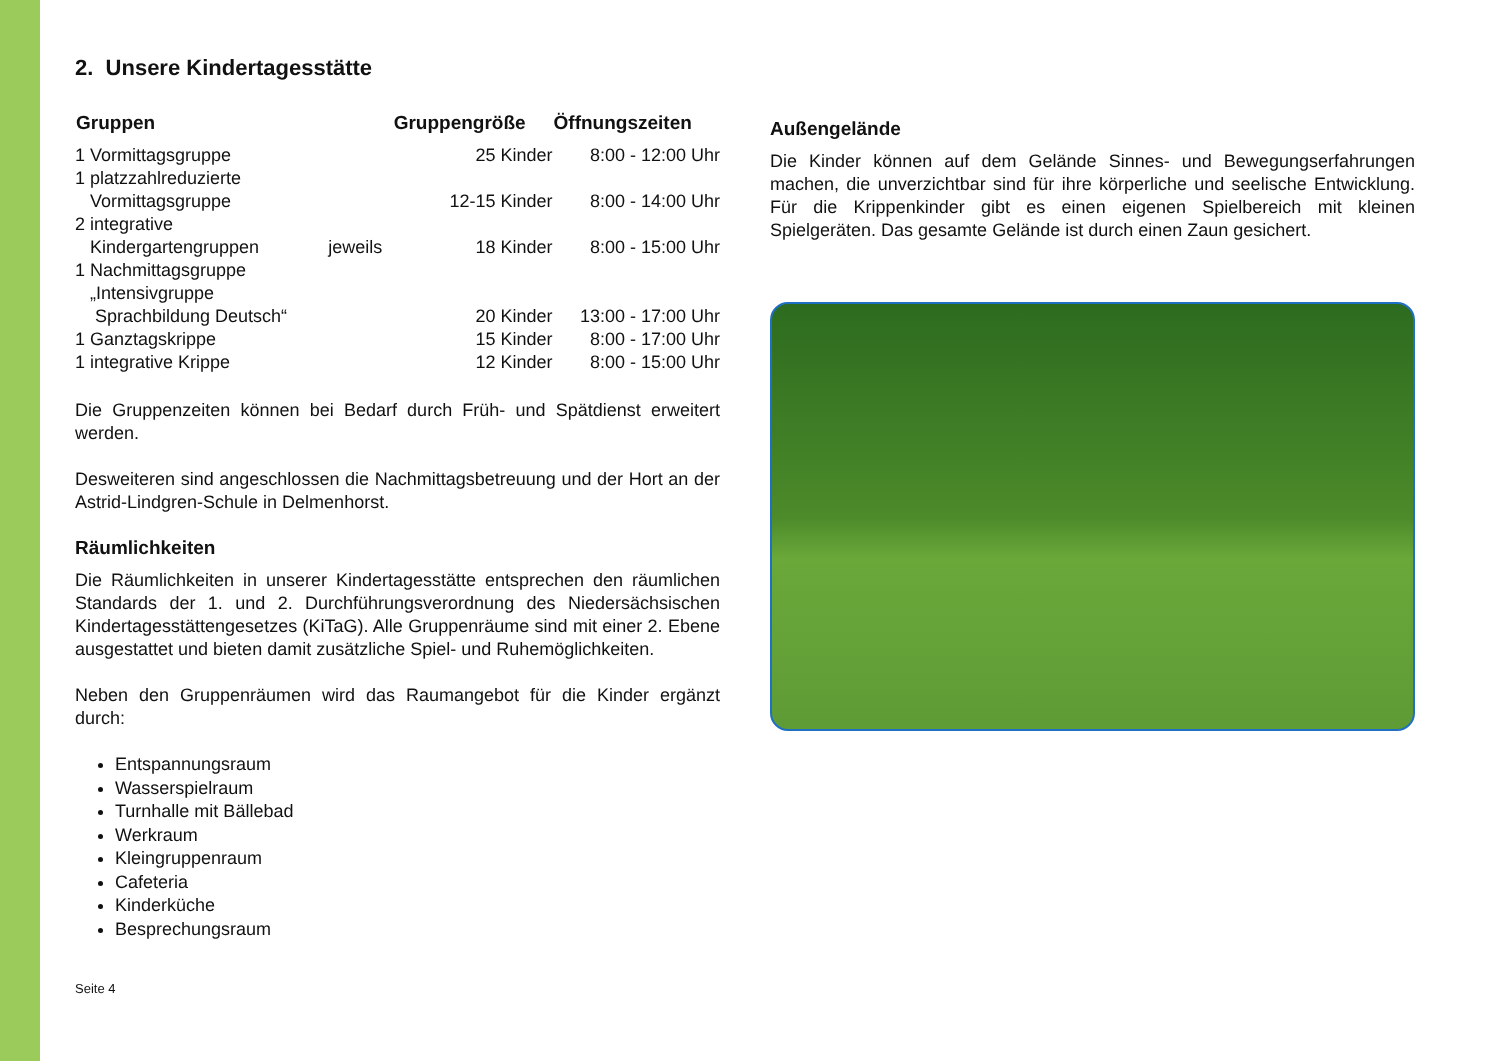2. Unsere Kindertagesstätte
| Gruppen | | Gruppengröße | Öffnungszeiten |
| --- | --- | --- | --- |
| 1 Vormittagsgruppe | | 25 Kinder | 8:00 - 12:00 Uhr |
| 1 platzzahlreduzierte Vormittagsgruppe | | 12-15 Kinder | 8:00 - 14:00 Uhr |
| 2 integrative Kindergartengruppen | jeweils | 18 Kinder | 8:00 - 15:00 Uhr |
| 1 Nachmittagsgruppe „Intensivgruppe Sprachbildung Deutsch“ | | 20 Kinder | 13:00 - 17:00 Uhr |
| 1 Ganztagskrippe | | 15 Kinder | 8:00 - 17:00 Uhr |
| 1 integrative Krippe | | 12 Kinder | 8:00 - 15:00 Uhr |
Die Gruppenzeiten können bei Bedarf durch Früh- und Spätdienst erweitert werden.
Desweiteren sind angeschlossen die Nachmittagsbetreuung und der Hort an der Astrid-Lindgren-Schule in Delmenhorst.
Räumlichkeiten
Die Räumlichkeiten in unserer Kindertagesstätte entsprechen den räumlichen Standards der 1. und 2. Durchführungsverordnung des Niedersächsischen Kindertagesstättengesetzes (KiTaG). Alle Gruppenräume sind mit einer 2. Ebene ausgestattet und bieten damit zusätzliche Spiel- und Ruhemöglichkeiten.
Neben den Gruppenräumen wird das Raumangebot für die Kinder ergänzt durch:
Entspannungsraum
Wasserspielraum
Turnhalle mit Bällebad
Werkraum
Kleingruppenraum
Cafeteria
Kinderküche
Besprechungsraum
Seite 4
Außengelände
Die Kinder können auf dem Gelände Sinnes- und Bewegungserfahrungen machen, die unverzichtbar sind für ihre körperliche und seelische Entwicklung. Für die Krippenkinder gibt es einen eigenen Spielbereich mit kleinen Spielgeräten. Das gesamte Gelände ist durch einen Zaun gesichert.